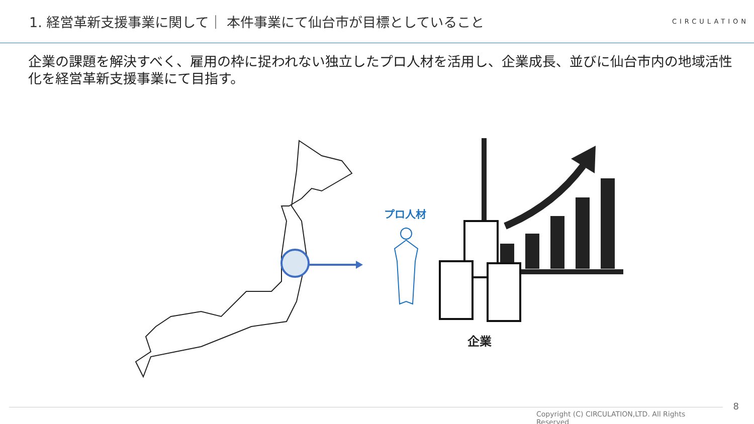1. 経営革新支援事業に関して｜ 本件事業にて仙台市が目標としていること
CIRCULATION
企業の課題を解決すべく、雇用の枠に捉われない独立したプロ人材を活用し、企業成長、並びに仙台市内の地域活性化を経営革新支援事業にて目指す。
プロ人材
企業
8
Copyright (C) CIRCULATION,LTD. All Rights Reserved